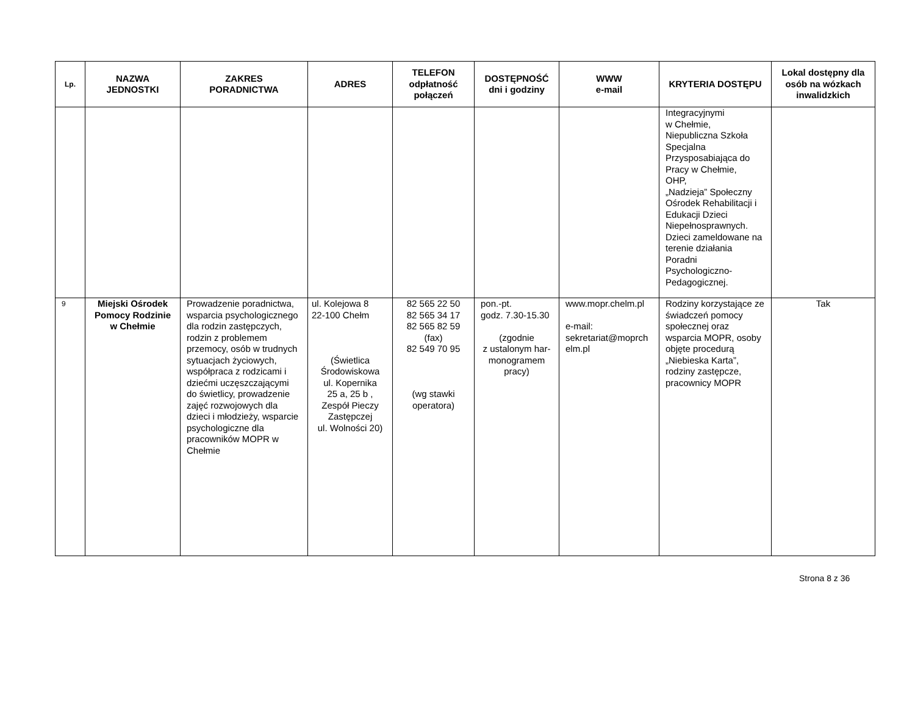| Lp. | NAZWA JEDNOSTKI | ZAKRES PORADNICTWA | ADRES | TELEFON odpłatność połączeń | DOSTĘPNOŚĆ dni i godziny | WWW e-mail | KRYTERIA DOSTĘPU | Lokal dostępny dla osób na wózkach inwalidzkich |
| --- | --- | --- | --- | --- | --- | --- | --- | --- |
| | | | | | | | Integracyjnymi w Chełmie, Niepubliczna Szkoła Specjalna Przysposabiająca do Pracy w Chełmie, OHP, „Nadzieja” Społeczny Ośrodek Rehabilitacji i Edukacji Dzieci Niepełnosprawnych. Dzieci zameldowane na terenie działania Poradni Psychologiczno-Pedagogicznej. | |
| 9 | Miejski Ośrodek Pomocy Rodzinie w Chełmie | Prowadzenie poradnictwa, wsparcia psychologicznego dla rodzin zastępczych, rodzin z problemem przemocy, osób w trudnych sytuacjach życiowych, współpraca z rodzicami i dziećmi uczęszczającymi do świetlicy, prowadzenie zajęć rozwojowych dla dzieci i młodzieży, wsparcie psychologiczne dla pracowników MOPR w Chełmie | ul. Kolejowa 8 22-100 Chełm (Świetlica Środowiskowa ul. Kopernika 25 a, 25 b , Zespół Pieczy Zastępczej ul. Wolności 20) | 82 565 22 50 82 565 34 17 82 565 82 59 (fax) 82 549 70 95 (wg stawki operatora) | pon.-pt. godz. 7.30-15.30 (zgodnie z ustalonym har-monogramem pracy) | www.mopr.chelm.pl e-mail: sekretariat@moprch elm.pl | Rodziny korzystające ze świadczeń pomocy społecznej oraz wsparcia MOPR, osoby objęte procedurą „Niebieska Karta”, rodziny zastępcze, pracownicy MOPR | Tak |
Strona 8 z 36